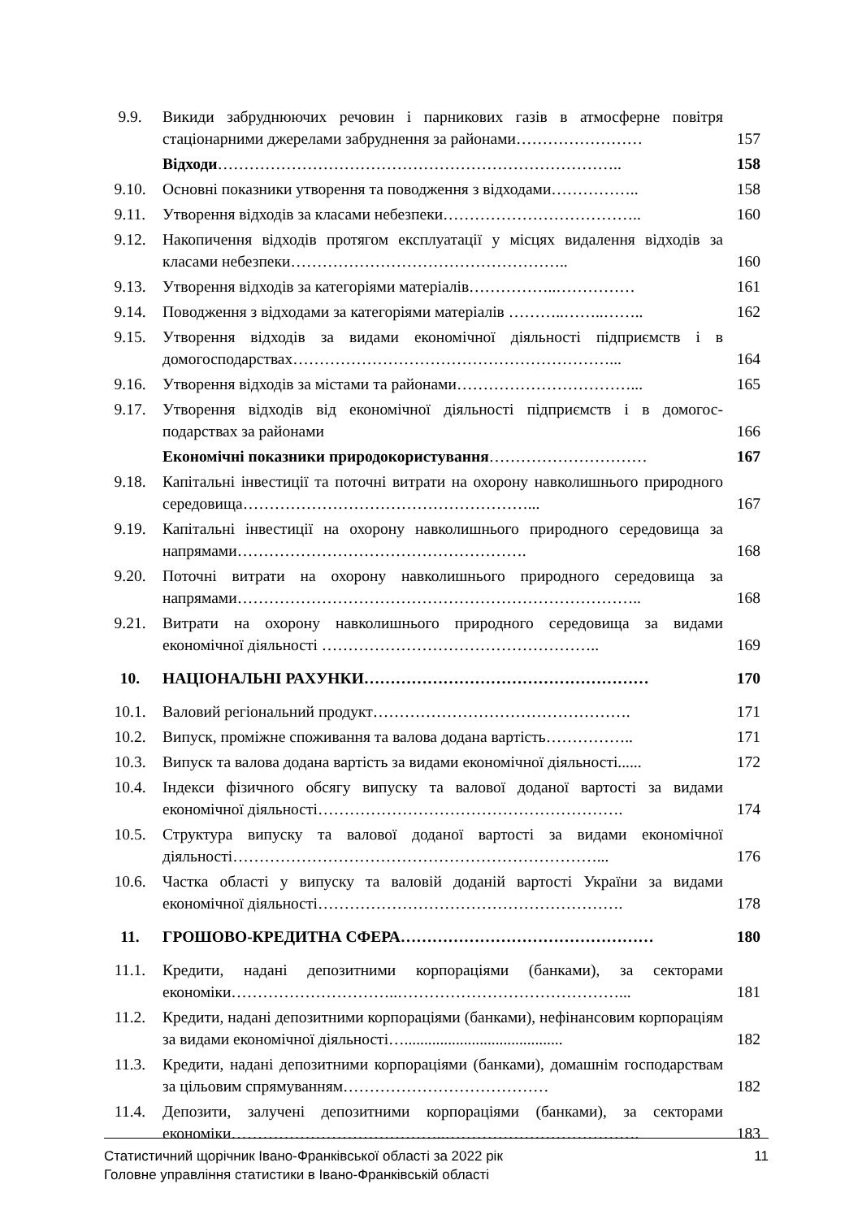| 9.9. | Викиди забруднюючих речовин і парникових газів в атмосферне повітря стаціонарними джерелами забруднення за районами…………………… | 157 |
| | Відходи ………………………………………………………………….. | 158 |
| 9.10. | Основні показники утворення та поводження з відходами…………….. | 158 |
| 9.11. | Утворення відходів за класами небезпеки……………………………….. | 160 |
| 9.12. | Накопичення відходів протягом експлуатації у місцях видалення відходів за класами небезпеки…………………………………………….. | 160 |
| 9.13. | Утворення відходів за категоріями матеріалів……………..…………… | 161 |
| 9.14. | Поводження з відходами за категоріями матеріалів ………..……..…….. | 162 |
| 9.15. | Утворення відходів за видами економічної діяльності підприємств і в домогосподарствах……………………………………………………... | 164 |
| 9.16. | Утворення відходів за містами та районами……………………………... | 165 |
| 9.17. | Утворення відходів від економічної діяльності підприємств і в домогос-подарствах за районами | 166 |
| | Економічні показники природокористування ………………………… | 167 |
| 9.18. | Капітальні інвестиції та поточні витрати на охорону навколишнього природного середовища………………………………………………... | 167 |
| 9.19. | Капітальні інвестиції на охорону навколишнього природного середовища за напрямами………………………………………………. | 168 |
| 9.20. | Поточні витрати на охорону навколишнього природного середовища за напрямами………………………………………………………………….. | 168 |
| 9.21. | Витрати на охорону навколишнього природного середовища за видами економічної діяльності …………………………………………….. | 169 |
| 10. | НАЦІОНАЛЬНІ РАХУНКИ……………………………………………… | 170 |
| 10.1. | Валовий регіональний продукт…………………………………………. | 171 |
| 10.2. | Випуск, проміжне споживання та валова додана вартість…………….. | 171 |
| 10.3. | Випуск та валова додана вартість за видами економічної діяльності...... | 172 |
| 10.4. | Індекси фізичного обсягу випуску та валової доданої вартості за видами економічної діяльності…………………………………………………. | 174 |
| 10.5. | Структура випуску та валової доданої вартості за видами економічної діяльності……………………………………………………………... | 176 |
| 10.6. | Частка області у випуску та валовій доданій вартості України за видами економічної діяльності…………………………………………………. | 178 |
| 11. | ГРОШОВО-КРЕДИТНА СФЕРА………………………………………… | 180 |
| 11.1. | Кредити, надані депозитними корпораціями (банками), за секторами економіки…………………………..……………………………………... | 181 |
| 11.2. | Кредити, надані депозитними корпораціями (банками), нефінансовим корпораціям за видами економічної діяльності…........................................ | 182 |
| 11.3. | Кредити, надані депозитними корпораціями (банками), домашнім господарствам за цільовим спрямуванням………………………………… | 182 |
| 11.4. | Депозити, залучені депозитними корпораціями (банками), за секторами економіки…………………………………..………………………………. | 183 |
11 Статистичний щорічник Івано-Франківської області за 2022 рік
Головне управління статистики в Івано-Франківській області